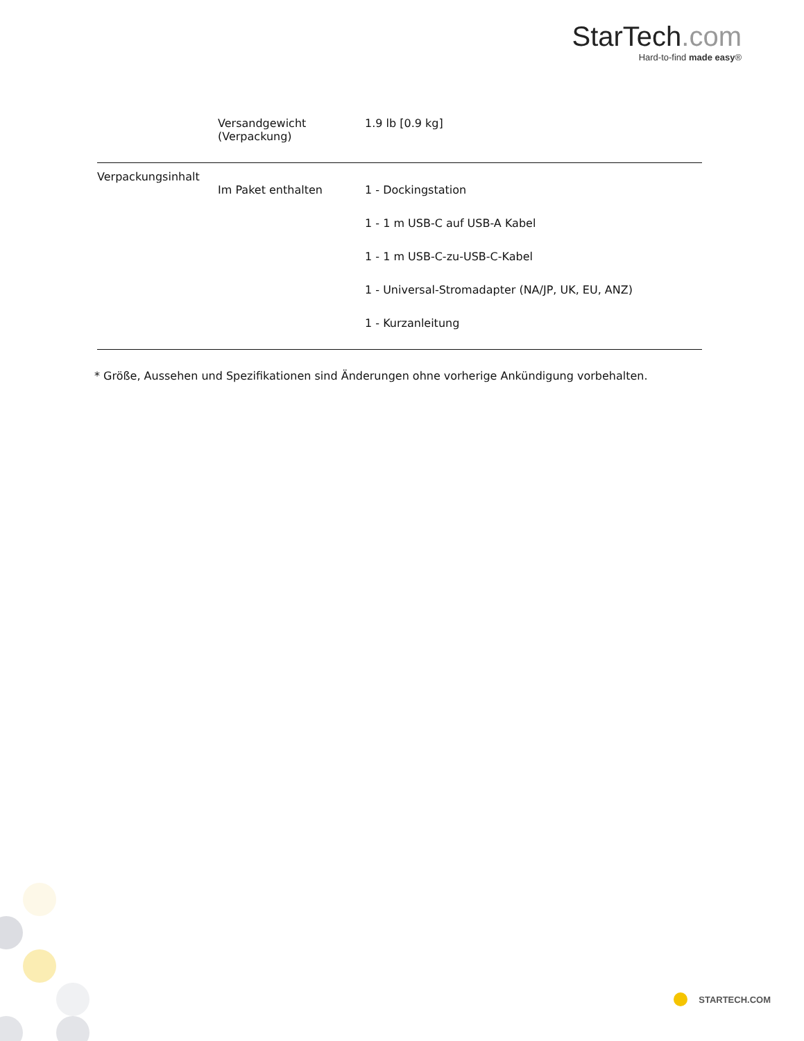StarTech.com
Hard-to-find made easy®
| | Versandgewicht (Verpackung) | 1.9 lb [0.9 kg] |
| Verpackungsinhalt | | |
| | Im Paket enthalten | 1 - Dockingstation |
| | | 1 - 1 m USB-C auf USB-A Kabel |
| | | 1 - 1 m USB-C-zu-USB-C-Kabel |
| | | 1 - Universal-Stromadapter (NA/JP, UK, EU, ANZ) |
| | | 1 - Kurzanleitung |
* Größe, Aussehen und Spezifikationen sind Änderungen ohne vorherige Ankündigung vorbehalten.
STARTECH.COM